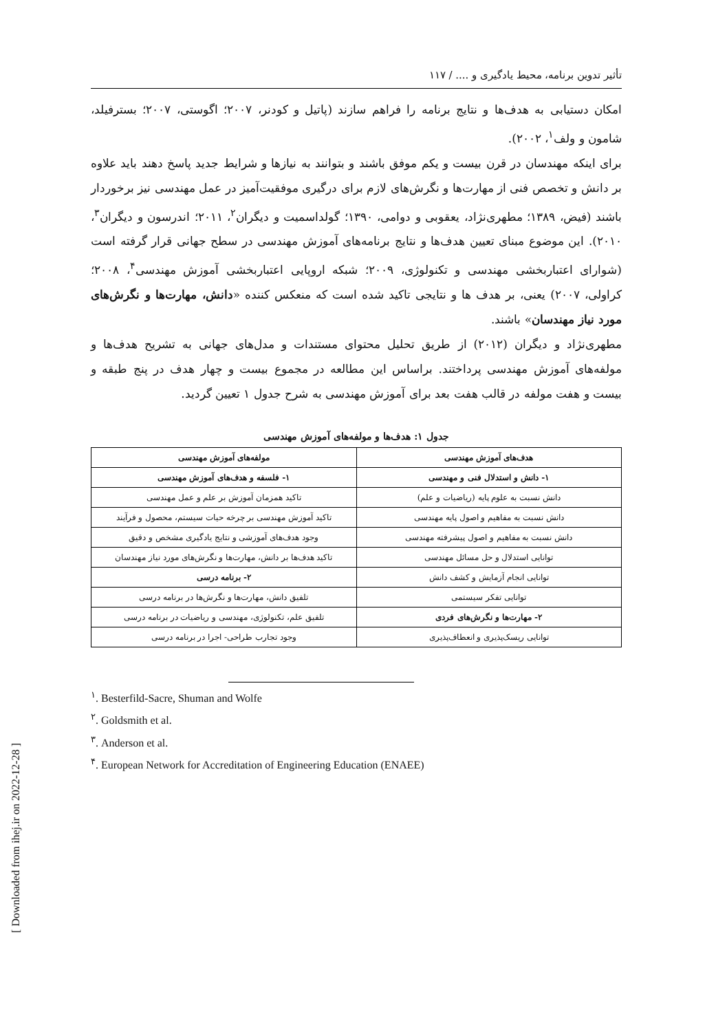تأثیر تدوین برنامه، محیط یادگیری و .... / ۱۱۷
امکان دستیابی به هدف‌ها و نتایج برنامه را فراهم سازند (پاتیل و کودنر، ۲۰۰۷؛ اگوستی، ۲۰۰۷؛ بسترفیلد، شامون و ولف<sup>۱</sup>، ۲۰۰۲).
برای اینکه مهندسان در قرن بیست و یکم موفق باشند و بتوانند به نیازها و شرایط جدید پاسخ دهند باید علاوه بر دانش و تخصص فنی از مهارت‌ها و نگرش‌های لازم برای درگیری موفقیت‌آمیز در عمل مهندسی نیز برخوردار باشند (فیض، ۱۳۸۹؛ مطهری‌نژاد، یعقوبی و دوامی، ۱۳۹۰؛ گولداسمیت و دیگران<sup>۲</sup>، ۲۰۱۱؛ اندرسون و دیگران<sup>۳</sup>، ۲۰۱۰). این موضوع مبنای تعیین هدف‌ها و نتایج برنامه‌های آموزش مهندسی در سطح جهانی قرار گرفته است (شوارای اعتباربخشی مهندسی و تکنولوژی، ۲۰۰۹؛ شبکه اروپایی اعتباربخشی آموزش مهندسی<sup>۴</sup>، ۲۰۰۸؛ کراولی، ۲۰۰۷) یعنی، بر هدف ها و نتایجی تاکید شده است که منعکس کننده «دانش، مهارت‌ها و نگرش‌های مورد نیاز مهندسان» باشند.
مطهری‌نژاد و دیگران (۲۰۱۲) از طریق تحلیل محتوای مستندات و مدل‌های جهانی به تشریح هدف‌ها و مولفه‌های آموزش مهندسی پرداختند. براساس این مطالعه در مجموع بیست و چهار هدف در پنج طبقه و بیست و هفت مولفه در قالب هفت بعد برای آموزش مهندسی به شرح جدول ۱ تعیین گردید.
جدول ۱: هدف‌ها و مولفه‌های آموزش مهندسی
| هدف‌های آموزش مهندسی | مولفه‌های آموزش مهندسی |
| --- | --- |
| ۱- دانش و استدلال فنی و مهندسی | ۱- فلسفه و هدف‌های آموزش مهندسی |
| دانش نسبت به علوم پایه (ریاضیات و علم) | تاکید همزمان آموزش بر علم و عمل مهندسی |
| دانش نسبت به مفاهیم و اصول پایه مهندسی | تاکید آموزش مهندسی بر چرخه حیات سیستم، محصول و فرآیند |
| دانش نسبت به مفاهیم و اصول پیشرفته مهندسی | وجود هدف‌های آموزشی و نتایج یادگیری مشخص و دقیق |
| توانایی استدلال و حل مسائل مهندسی | تاکید هدف‌ها بر دانش، مهارت‌ها و نگرش‌های مورد نیاز مهندسان |
| توانایی انجام آزمایش و کشف دانش | ۲- برنامه درسی |
| توانایی تفکر سیستمی | تلفیق دانش، مهارت‌ها و نگرش‌ها در برنامه درسی |
| ۲- مهارت‌ها و نگرش‌های فردی | تلفیق علم، تکنولوژی، مهندسی و ریاضیات در برنامه درسی |
| توانایی ریسک‌پذیری و انعطاف‌پذیری | وجود تجارب طراحی- اجرا در برنامه درسی |
<sup>۱</sup>. Besterfild-Sacre, Shuman and Wolfe
<sup>۲</sup>. Goldsmith et al.
<sup>۳</sup>. Anderson et al.
<sup>۴</sup>. European Network for Accreditation of Engineering Education (ENAEE)
[ Downloaded from ihej.ir on 2022-12-28 ]